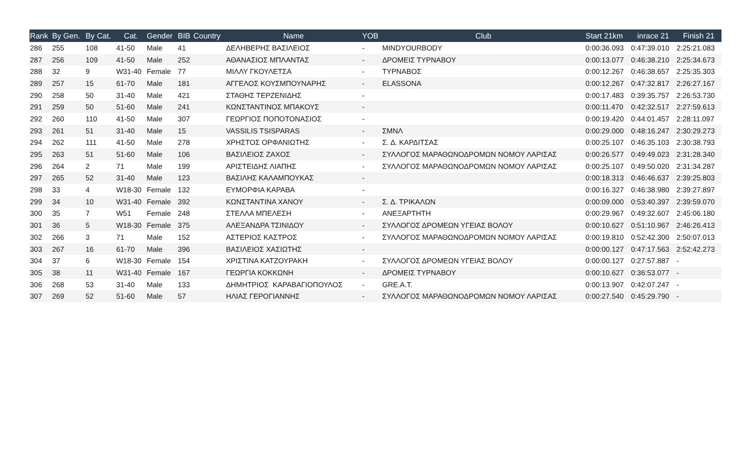| Rank | By Gen. | By Cat. | Cat. | Gender | BIB | Country | Name | YOB | Club | Start 21km | inrace 21 | Finish 21 |
| --- | --- | --- | --- | --- | --- | --- | --- | --- | --- | --- | --- | --- |
| 286 | 255 | 108 | 41-50 | Male | 41 | | ΔΕΛΗΒΕΡΗΣ ΒΑΣΙΛΕΙΟΣ | - | MINDYOURBODY | 0:00:36.093 | 0:47:39.010 | 2:25:21.083 |
| 287 | 256 | 109 | 41-50 | Male | 252 | | ΑΘΑΝΑΣΙΟΣ ΜΠΛΑΝΤΑΣ | - | ΔΡΟΜΕΙΣ ΤΥΡΝΑΒΟΥ | 0:00:13.077 | 0:46:38.210 | 2:25:34.673 |
| 288 | 32 | 9 | W31-40 | Female | 77 | | ΜΙΛΛΥ ΓΚΟΥΛΕΤΣΑ | - | ΤΥΡΝΑΒΟΣ | 0:00:12.267 | 0:46:38.657 | 2:25:35.303 |
| 289 | 257 | 15 | 61-70 | Male | 181 | | ΑΓΓΕΛΟΣ ΚΟΥΣΜΠΟΥΝΑΡΗΣ | - | ELASSONA | 0:00:12.267 | 0:47:32.817 | 2:26:27.167 |
| 290 | 258 | 50 | 31-40 | Male | 421 | | ΣΤΑΘΗΣ ΤΕΡΖΕΝΙΔΗΣ | - | | 0:00:17.483 | 0:39:35.757 | 2:26:53.730 |
| 291 | 259 | 50 | 51-60 | Male | 241 | | ΚΩΝΣΤΑΝΤΙΝΟΣ ΜΠΑΚΟΥΣ | - | | 0:00:11.470 | 0:42:32.517 | 2:27:59.613 |
| 292 | 260 | 110 | 41-50 | Male | 307 | | ΓΕΩΡΓΙΟΣ ΠΟΠΟΤΟΝΑΣΙΟΣ | - | | 0:00:19.420 | 0:44:01.457 | 2:28:11.097 |
| 293 | 261 | 51 | 31-40 | Male | 15 | | VASSILIS TSISPARAS | - | ΣΜΝΛ | 0:00:29.000 | 0:48:16.247 | 2:30:29.273 |
| 294 | 262 | 111 | 41-50 | Male | 278 | | ΧΡΗΣΤΟΣ ΟΡΦΑΝΙΩΤΗΣ | - | Σ. Δ. ΚΑΡΔΙΤΣΑΣ | 0:00:25.107 | 0:46:35.103 | 2:30:38.793 |
| 295 | 263 | 51 | 51-60 | Male | 106 | | ΒΑΣΙΛΕΙΟΣ ΖΑΧΟΣ | - | ΣΥΛΛΟΓΟΣ ΜΑΡΑΘΩΝΟΔΡΟΜΩΝ ΝΟΜΟΥ ΛΑΡΙΣΑΣ | 0:00:26.577 | 0:49:49.023 | 2:31:28.340 |
| 296 | 264 | 2 | 71 | Male | 199 | | ΑΡΙΣΤΕΙΔΗΣ ΛΙΑΠΗΣ | - | ΣΥΛΛΟΓΟΣ ΜΑΡΑΘΩΝΟΔΡΟΜΩΝ ΝΟΜΟΥ ΛΑΡΙΣΑΣ | 0:00:25.107 | 0:49:50.020 | 2:31:34.287 |
| 297 | 265 | 52 | 31-40 | Male | 123 | | ΒΑΣΙΛΗΣ ΚΑΛΑΜΠΟΥΚΑΣ | - | | 0:00:18.313 | 0:46:46.637 | 2:39:25.803 |
| 298 | 33 | 4 | W18-30 | Female | 132 | | ΕΥΜΟΡΦΙΑ ΚΑΡΑΒΑ | - | | 0:00:16.327 | 0:46:38.980 | 2:39:27.897 |
| 299 | 34 | 10 | W31-40 | Female | 392 | | ΚΩΝΣΤΑΝΤΙΝΑ ΧΑΝΟΥ | - | Σ. Δ. ΤΡΙΚΑΛΩΝ | 0:00:09.000 | 0:53:40.397 | 2:39:59.070 |
| 300 | 35 | 7 | W51 | Female | 248 | | ΣΤΕΛΛΑ ΜΠΕΛΕΣΗ | - | ΑΝΕΞΑΡΤΗΤΗ | 0:00:29.967 | 0:49:32.607 | 2:45:06.180 |
| 301 | 36 | 5 | W18-30 | Female | 375 | | ΑΛΕΞΑΝΔΡΑ ΤΣΙΝΙΔΟΥ | - | ΣΥΛΛΟΓΟΣ ΔΡΟΜΕΩΝ ΥΓΕΙΑΣ ΒΟΛΟΥ | 0:00:10.627 | 0:51:10.967 | 2:46:26.413 |
| 302 | 266 | 3 | 71 | Male | 152 | | ΑΣΤΕΡΙΟΣ ΚΑΣΤΡΟΣ | - | ΣΥΛΛΟΓΟΣ ΜΑΡΑΘΩΝΟΔΡΟΜΩΝ ΝΟΜΟΥ ΛΑΡΙΣΑΣ | 0:00:19.810 | 0:52:42.300 | 2:50:07.013 |
| 303 | 267 | 16 | 61-70 | Male | 396 | | ΒΑΣΙΛΕΙΟΣ ΧΑΣΙΩΤΗΣ | - | | 0:00:00.127 | 0:47:17.563 | 2:52:42.273 |
| 304 | 37 | 6 | W18-30 | Female | 154 | | ΧΡΙΣΤΙΝΑ ΚΑΤΖΟΥΡΑΚΗ | - | ΣΥΛΛΟΓΟΣ ΔΡΟΜΕΩΝ ΥΓΕΙΑΣ ΒΟΛΟΥ | 0:00:00.127 | 0:27:57.887 | - |
| 305 | 38 | 11 | W31-40 | Female | 167 | | ΓΕΩΡΓΙΑ ΚΟΚΚΩΝΗ | - | ΔΡΟΜΕΙΣ ΤΥΡΝΑΒΟΥ | 0:00:10.627 | 0:36:53.077 | - |
| 306 | 268 | 53 | 31-40 | Male | 133 | | ΔΗΜΗΤΡΙΟΣ ΚΑΡΑΒΑΓΙΟΠΟΥΛΟΣ | - | GRE.A.T. | 0:00:13.907 | 0:42:07.247 | - |
| 307 | 269 | 52 | 51-60 | Male | 57 | | ΗΛΙΑΣ ΓΕΡΟΓΙΑΝΝΗΣ | - | ΣΥΛΛΟΓΟΣ ΜΑΡΑΘΩΝΟΔΡΟΜΩΝ ΝΟΜΟΥ ΛΑΡΙΣΑΣ | 0:00:27.540 | 0:45:29.790 | - |